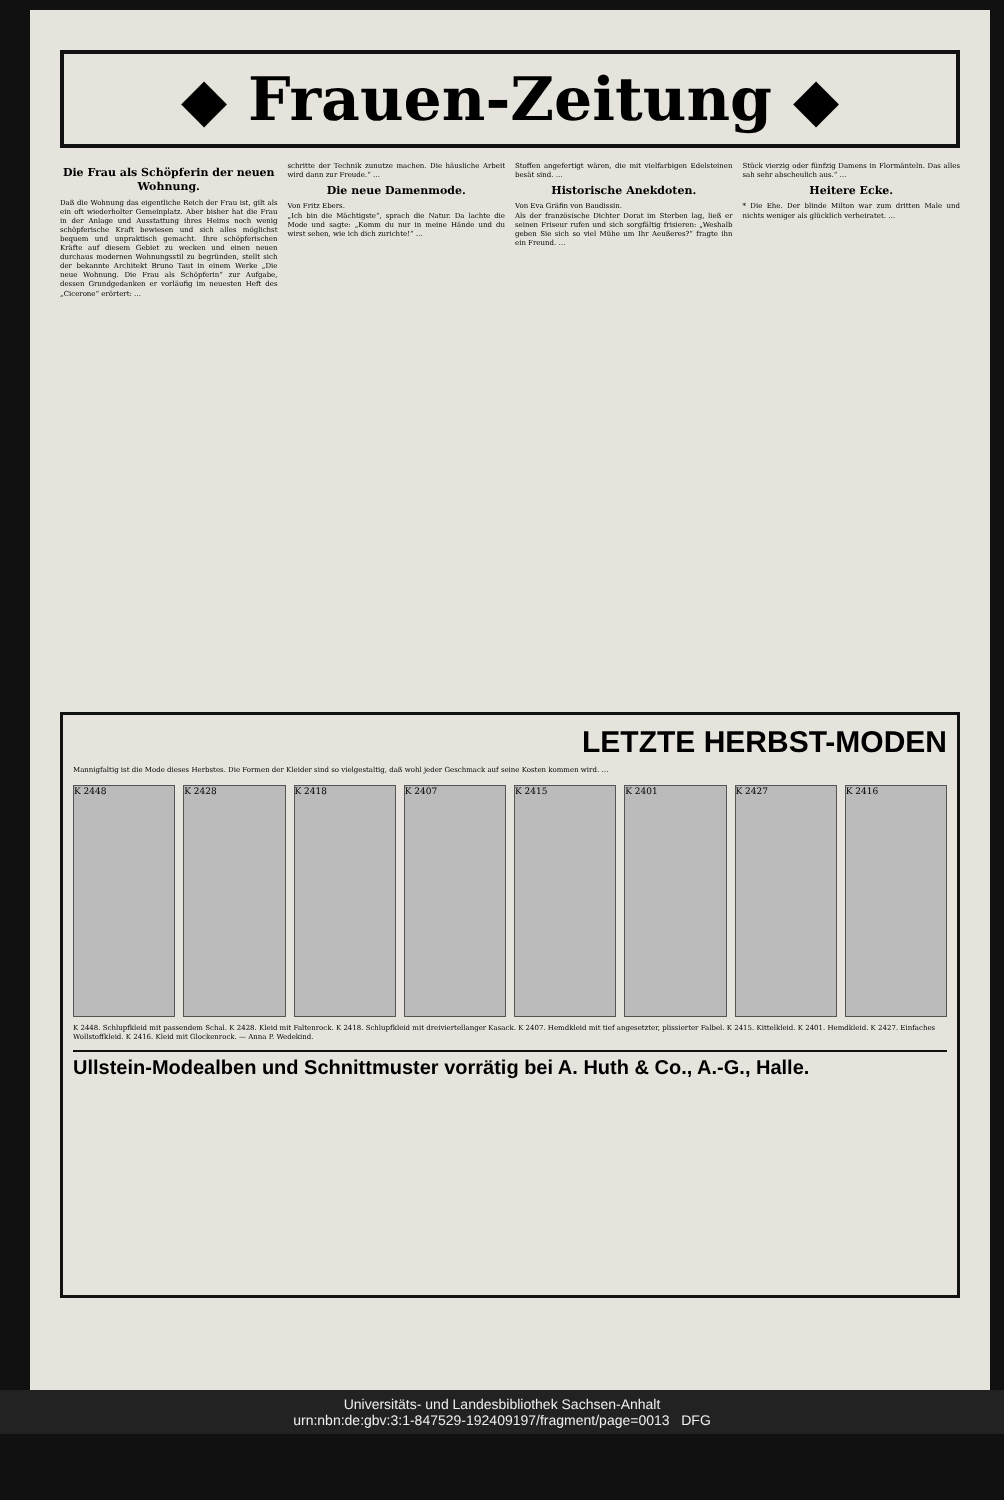◆ Frauen-Zeitung ◆
Die Frau als Schöpferin der neuen Wohnung.
Daß die Wohnung das eigentliche Reich der Frau ist, gilt als ein oft wiederholter Gemeinplatz. Aber bisher hat die Frau in der Anlage und Ausstattung ihres Heims noch wenig schöpferische Kraft bewiesen und sich alles möglichst bequem und unpraktisch gemacht. Ihre schöpferischen Kräfte auf diesem Gebiet zu wecken und einen neuen durchaus modernen Wohnungsstil zu begründen, stellt sich der bekannte Architekt Bruno Taut in einem Werke „Die neue Wohnung. Die Frau als Schöpferin“ zur Aufgabe, dessen Grundgedanken er vorläufig im neuesten Heft des „Cicerone“ erörtert: …
schritte der Technik zunutze machen. Die häusliche Arbeit wird dann zur Freude.“ …
Die neue Damenmode.
Von Fritz Ebers.
„Ich bin die Mächtigste“, sprach die Natur. Da lachte die Mode und sagte: „Komm du nur in meine Hände und du wirst sehen, wie ich dich zurichte!“ …
Stoffen angefertigt wären, die mit vielfarbigen Edelsteinen besät sind. …
Historische Anekdoten.
Von Eva Gräfin von Baudissin.
Als der französische Dichter Dorat im Sterben lag, ließ er seinen Friseur rufen und sich sorgfältig frisieren: „Weshalb geben Sie sich so viel Mühe um Ihr Aeußeres?“ fragte ihn ein Freund. …
Stück vierzig oder fünfzig Damens in Flormänteln. Das alles sah sehr abscheulich aus.“ …
Heitere Ecke.
* Die Ehe. Der blinde Milton war zum dritten Male und nichts weniger als glücklich verheiratet. …
LETZTE HERBST-MODEN
Mannigfaltig ist die Mode dieses Herbstes. Die Formen der Kleider sind so vielgestaltig, daß wohl jeder Geschmack auf seine Kosten kommen wird. …
K 2448 K 2428 K 2418 K 2407 K 2415 K 2401 K 2427 K 2416
K 2448. Schlupfkleid mit passendem Schal. K 2428. Kleid mit Faltenrock. K 2418. Schlupfkleid mit dreiviertellanger Kasack. K 2407. Hemdkleid mit tief angesetzter, plissierter Falbel. K 2415. Kittelkleid. K 2401. Hemdkleid. K 2427. Einfaches Wollstoffkleid. K 2416. Kleid mit Glockenrock. — Anna P. Wedekind.
Ullstein-Modealben und Schnittmuster vorrätig bei A. Huth & Co., A.-G., Halle.
Universitäts- und Landesbibliothek Sachsen-Anhalt
urn:nbn:de:gbv:3:1-847529-192409197/fragment/page=0013 DFG